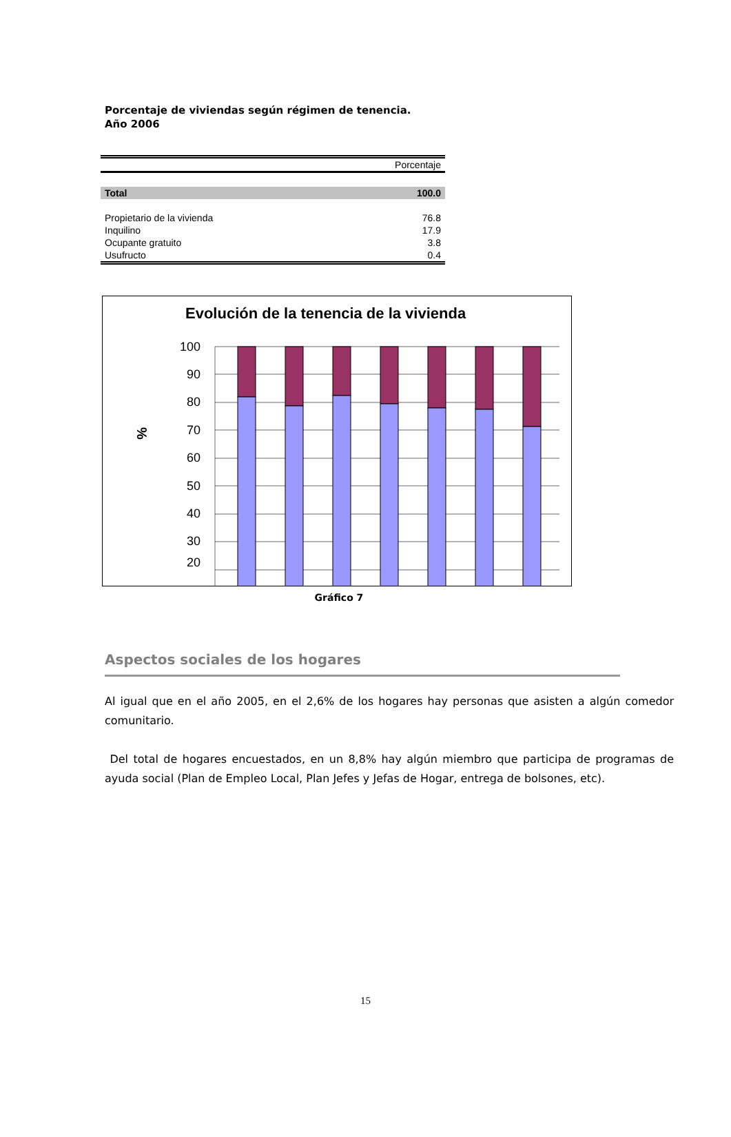Porcentaje de viviendas según régimen de tenencia.
Año 2006
| | Porcentaje |
| --- | --- |
| Total | 100.0 |
| Propietario de la vivienda | 76.8 |
| Inquilino | 17.9 |
| Ocupante gratuito | 3.8 |
| Usufructo | 0.4 |
Evolución de la tenencia de la vivienda
%
100
90
80
70
60
50
40
30
20
Gráfico 7
Aspectos sociales de los hogares
Al igual que en el año 2005, en el 2,6% de los hogares hay personas que asisten a algún comedor comunitario.
Del total de hogares encuestados, en un 8,8% hay algún miembro que participa de programas de ayuda social (Plan de Empleo Local, Plan Jefes y Jefas de Hogar, entrega de bolsones, etc).
15